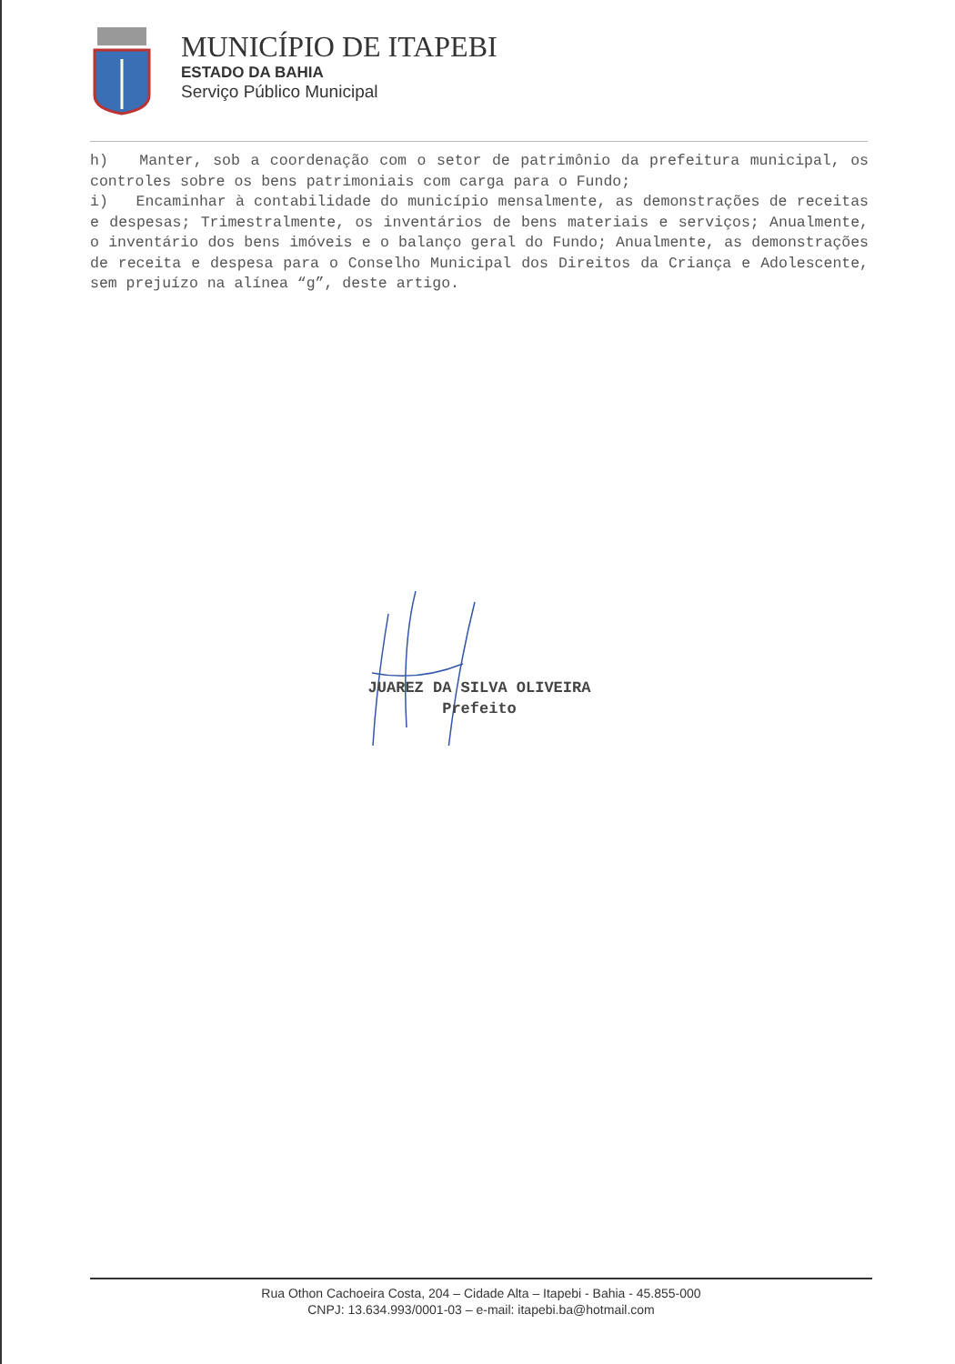MUNICÍPIO DE ITAPEBI
ESTADO DA BAHIA
Serviço Público Municipal
h) Manter, sob a coordenação com o setor de patrimônio da prefeitura municipal, os controles sobre os bens patrimoniais com carga para o Fundo;
i) Encaminhar à contabilidade do município mensalmente, as demonstrações de receitas e despesas; Trimestralmente, os inventários de bens materiais e serviços; Anualmente, o inventário dos bens imóveis e o balanço geral do Fundo; Anualmente, as demonstrações de receita e despesa para o Conselho Municipal dos Direitos da Criança e Adolescente, sem prejuízo na alínea “g”, deste artigo.
JUAREZ DA SILVA OLIVEIRA
Prefeito
Rua Othon Cachoeira Costa, 204 – Cidade Alta – Itapebi - Bahia - 45.855-000
CNPJ: 13.634.993/0001-03 – e-mail: itapebi.ba@hotmail.com